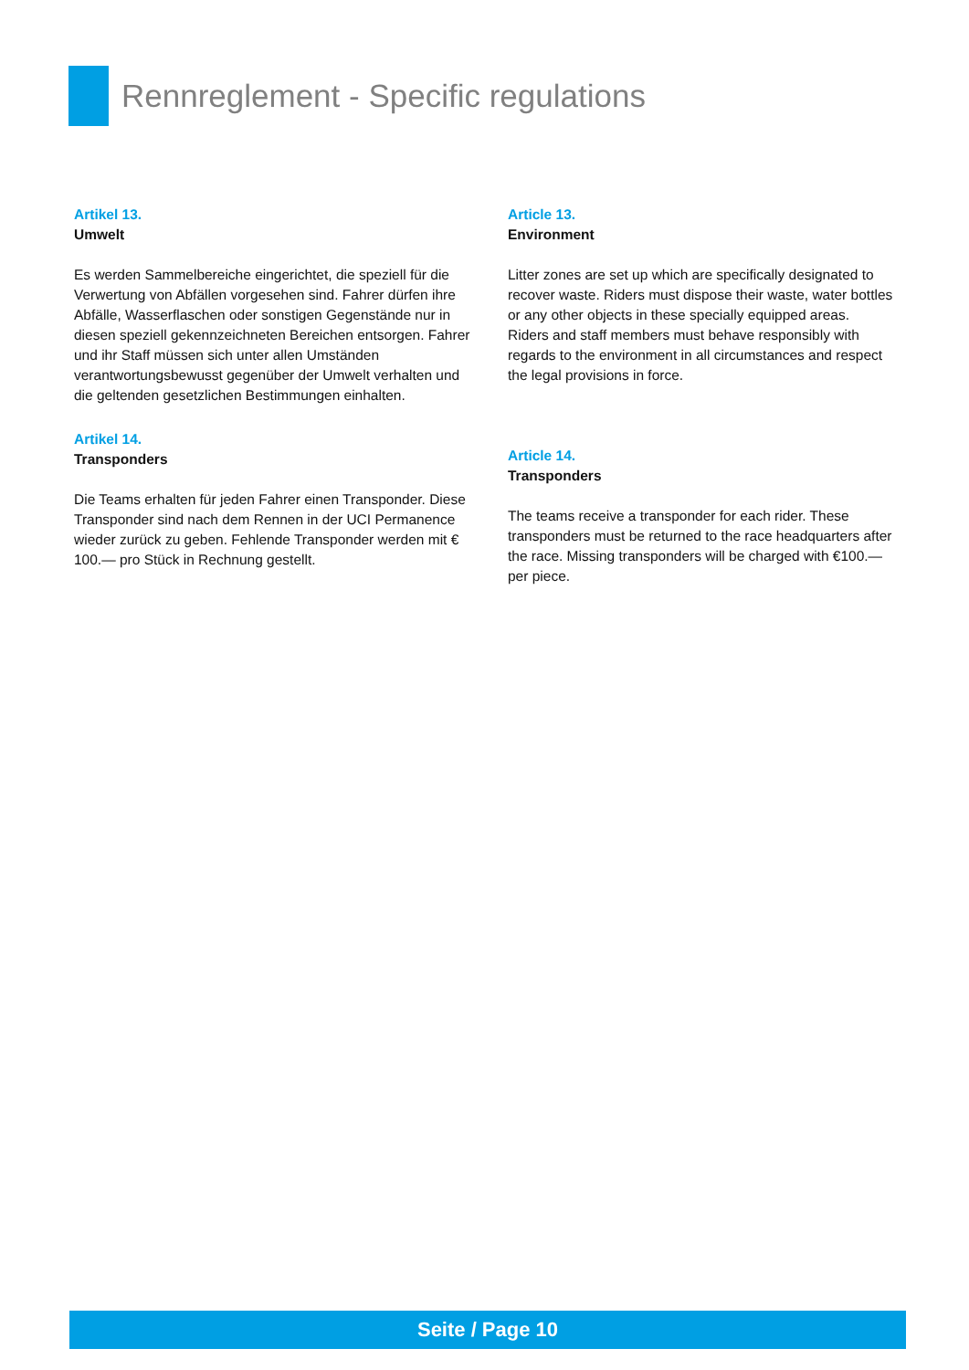Rennreglement - Specific regulations
Artikel 13.
Umwelt
Es werden Sammelbereiche eingerichtet, die speziell für die Verwertung von Abfällen vorgesehen sind. Fahrer dürfen ihre Abfälle, Wasserflaschen oder sonstigen Gegenstände nur in diesen speziell gekennzeichneten Bereichen entsorgen. Fahrer und ihr Staff müssen sich unter allen Umständen verantwortungsbewusst gegenüber der Umwelt verhalten und die geltenden gesetzlichen Bestimmungen einhalten.
Artikel 14.
Transponders
Die Teams erhalten für jeden Fahrer einen Transponder. Diese Transponder sind nach dem Rennen in der UCI Permanence wieder zurück zu geben. Fehlende Transponder werden mit € 100.— pro Stück in Rechnung gestellt.
Article 13.
Environment
Litter zones are set up which are specifically designated to recover waste. Riders must dispose their waste, water bottles or any other objects in these specially equipped areas.
Riders and staff members must behave responsibly with regards to the environment in all circumstances and respect the legal provisions in force.
Article 14.
Transponders
The teams receive a transponder for each rider. These transponders must be returned to the race headquarters after the race. Missing transponders will be charged with €100.— per piece.
Seite / Page 10